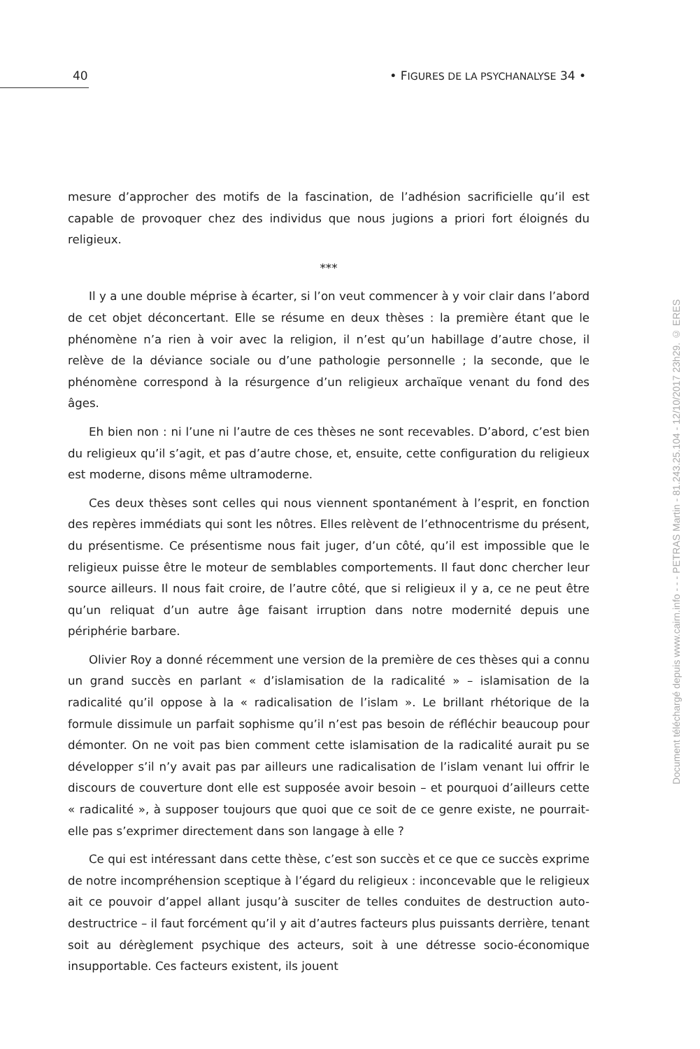40 • FIGURES DE LA PSYCHANALYSE 34 •
mesure d’approcher des motifs de la fascination, de l’adhésion sacrificielle qu’il est capable de provoquer chez des individus que nous jugions a priori fort éloi­gnés du religieux.
***
Il y a une double méprise à écarter, si l’on veut commencer à y voir clair dans l’abord de cet objet déconcertant. Elle se résume en deux thèses : la première étant que le phénomène n’a rien à voir avec la religion, il n’est qu’un habillage d’autre chose, il relève de la déviance sociale ou d’une pathologie personnelle ; la seconde, que le phénomène correspond à la résurgence d’un religieux archaïque venant du fond des âges.
Eh bien non : ni l’une ni l’autre de ces thèses ne sont recevables. D’abord, c’est bien du religieux qu’il s’agit, et pas d’autre chose, et, ensuite, cette configuration du religieux est moderne, disons même ultramoderne.
Ces deux thèses sont celles qui nous viennent spontanément à l’esprit, en fonc­tion des repères immédiats qui sont les nôtres. Elles relèvent de l’ethnocentrisme du présent, du présentisme. Ce présentisme nous fait juger, d’un côté, qu’il est impossible que le religieux puisse être le moteur de semblables comportements. Il faut donc chercher leur source ailleurs. Il nous fait croire, de l’autre côté, que si religieux il y a, ce ne peut être qu’un reliquat d’un autre âge faisant irruption dans notre modernité depuis une périphérie barbare.
Olivier Roy a donné récemment une version de la première de ces thèses qui a connu un grand succès en parlant « d’islamisation de la radicalité » – islamisation de la radicalité qu’il oppose à la « radicalisation de l’islam ». Le brillant rhétorique de la formule dissimule un parfait sophisme qu’il n’est pas besoin de réfléchir beaucoup pour démonter. On ne voit pas bien comment cette islamisation de la radicalité aurait pu se développer s’il n’y avait pas par ailleurs une radicalisation de l’islam venant lui offrir le discours de couverture dont elle est supposée avoir besoin – et pourquoi d’ailleurs cette « radicalité », à supposer toujours que quoi que ce soit de ce genre existe, ne pourrait-elle pas s’exprimer directement dans son langage à elle ?
Ce qui est intéressant dans cette thèse, c’est son succès et ce que ce succès exprime de notre incompréhension sceptique à l’égard du religieux : inconcevable que le religieux ait ce pouvoir d’appel allant jusqu’à susciter de telles conduites de destruction auto-destructrice – il faut forcément qu’il y ait d’autres facteurs plus puissants derrière, tenant soit au dérèglement psychique des acteurs, soit à une détresse socio-économique insupportable. Ces facteurs existent, ils jouent
Document téléchargé depuis www.cairn.info - - - PETRAS Martin - 81.243.25.104 - 12/10/2017 23h29. © ERES